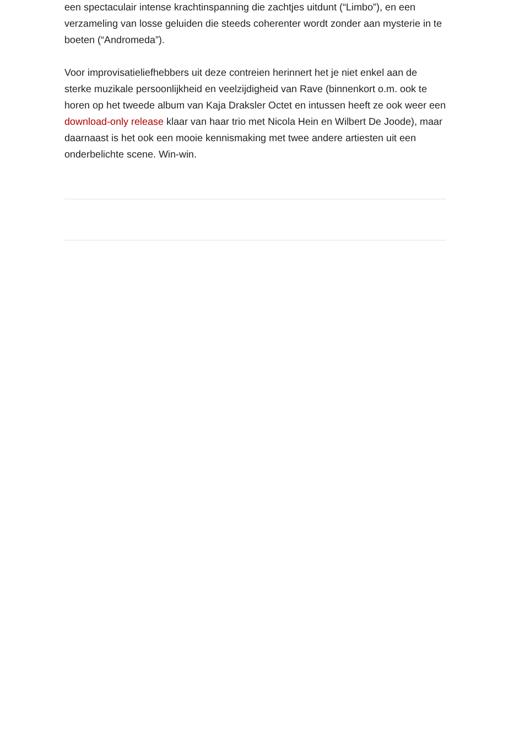een spectaculair intense krachtinspanning die zachtjes uitdunt (“Limbo”), en een verzameling van losse geluiden die steeds coherenter wordt zonder aan mysterie in te boeten (“Andromeda”).
Voor improvisatieliefhebbers uit deze contreien herinnert het je niet enkel aan de sterke muzikale persoonlijkheid en veelzijdigheid van Rave (binnenkort o.m. ook te horen op het tweede album van Kaja Draksler Octet en intussen heeft ze ook weer een download-only release klaar van haar trio met Nicola Hein en Wilbert De Joode), maar daarnaast is het ook een mooie kennismaking met twee andere artiesten uit een onderbelichte scene. Win-win.